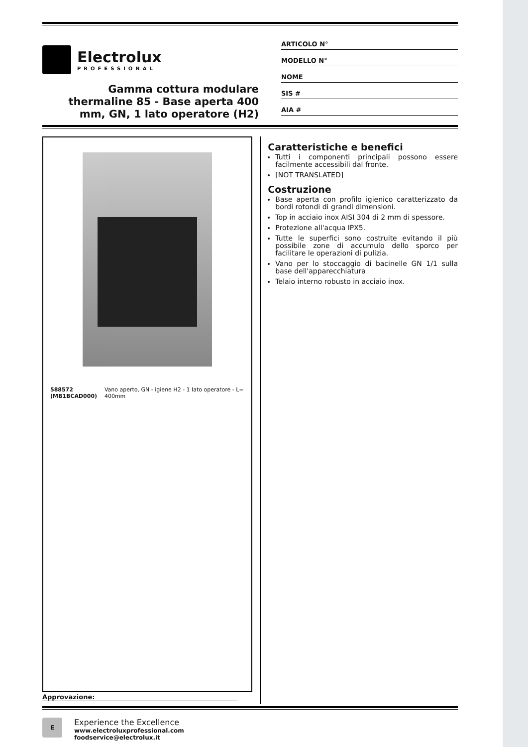Electrolux
PROFESSIONAL
Gamma cottura modulare thermaline 85 - Base aperta 400 mm, GN, 1 lato operatore (H2)
ARTICOLO N°
MODELLO N°
NOME
SIS #
AIA #
588572 (MB1BCAD000) Vano aperto, GN - igiene H2 - 1 lato operatore - L= 400mm
Caratteristiche e benefici
Tutti i componenti principali possono essere facilmente accessibili dal fronte.
[NOT TRANSLATED]
Costruzione
Base aperta con profilo igienico caratterizzato da bordi rotondi di grandi dimensioni.
Top in acciaio inox AISI 304 di 2 mm di spessore.
Protezione all'acqua IPX5.
Tutte le superfici sono costruite evitando il più possibile zone di accumulo dello sporco per facilitare le operazioni di pulizia.
Vano per lo stoccaggio di bacinelle GN 1/1 sulla base dell'apparecchiatura
Telaio interno robusto in acciaio inox.
Approvazione:
E
Experience the Excellence
www.electroluxprofessional.com
foodservice@electrolux.it